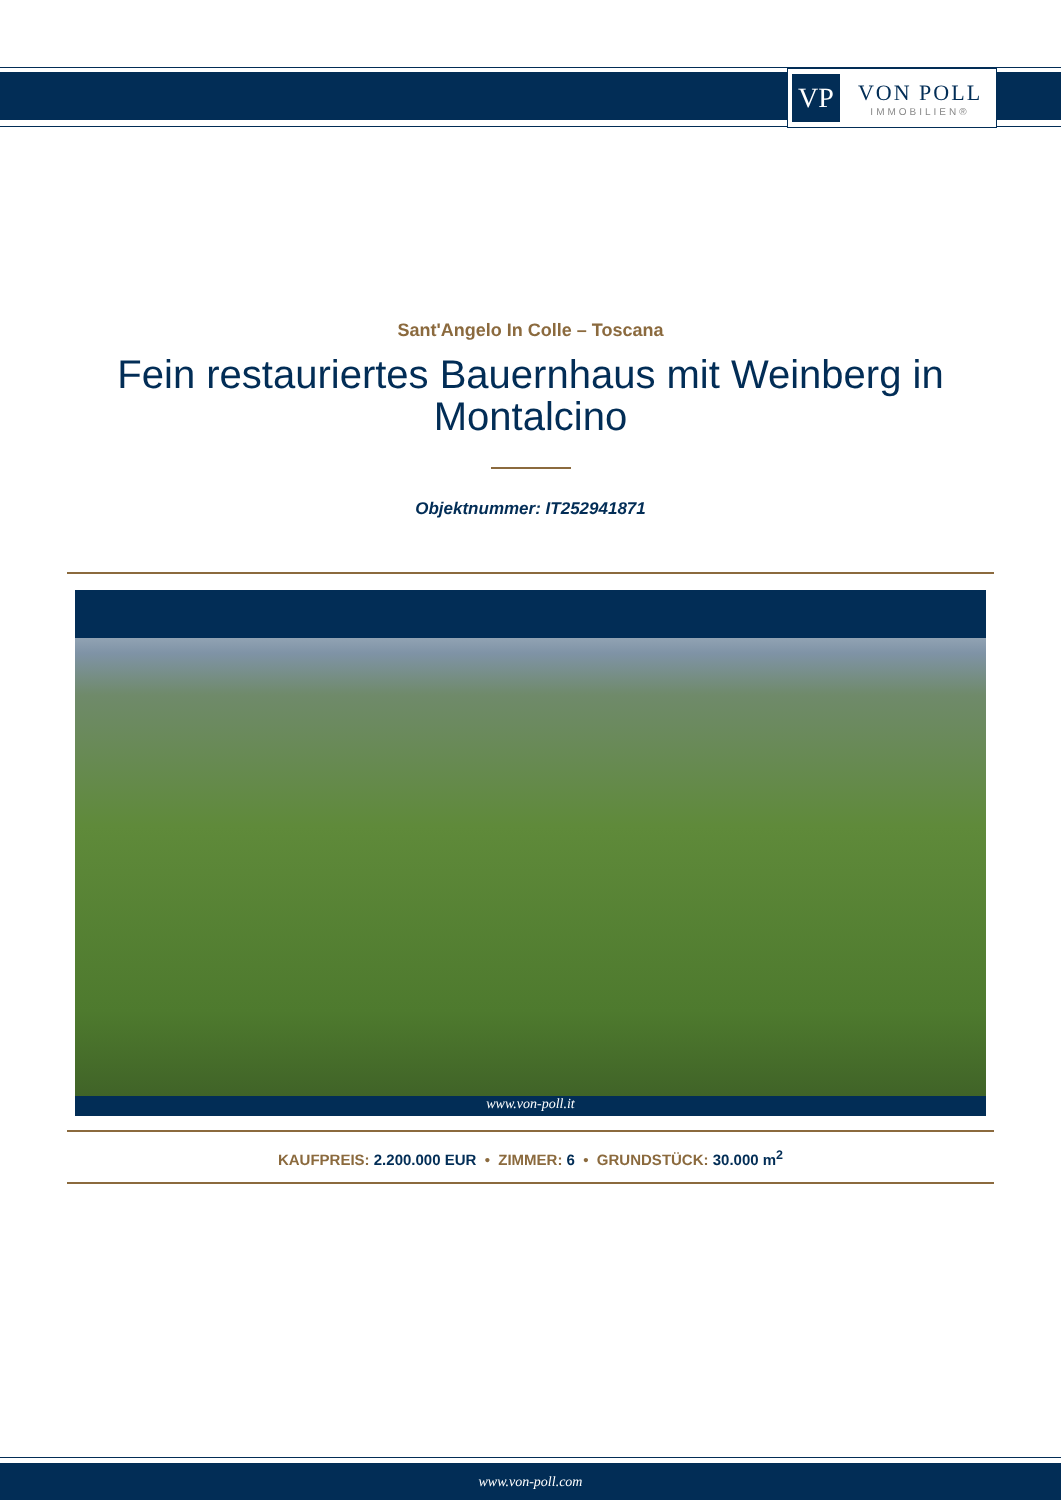VP
VON POLL
IMMOBILIEN®
Sant'Angelo In Colle – Toscana
Fein restauriertes Bauernhaus mit Weinberg in Montalcino
Objektnummer: IT252941871
www.von-poll.it
KAUFPREIS: 2.200.000 EUR • ZIMMER: 6 • GRUNDSTÜCK: 30.000 m<sup>2</sup>
www.von-poll.com